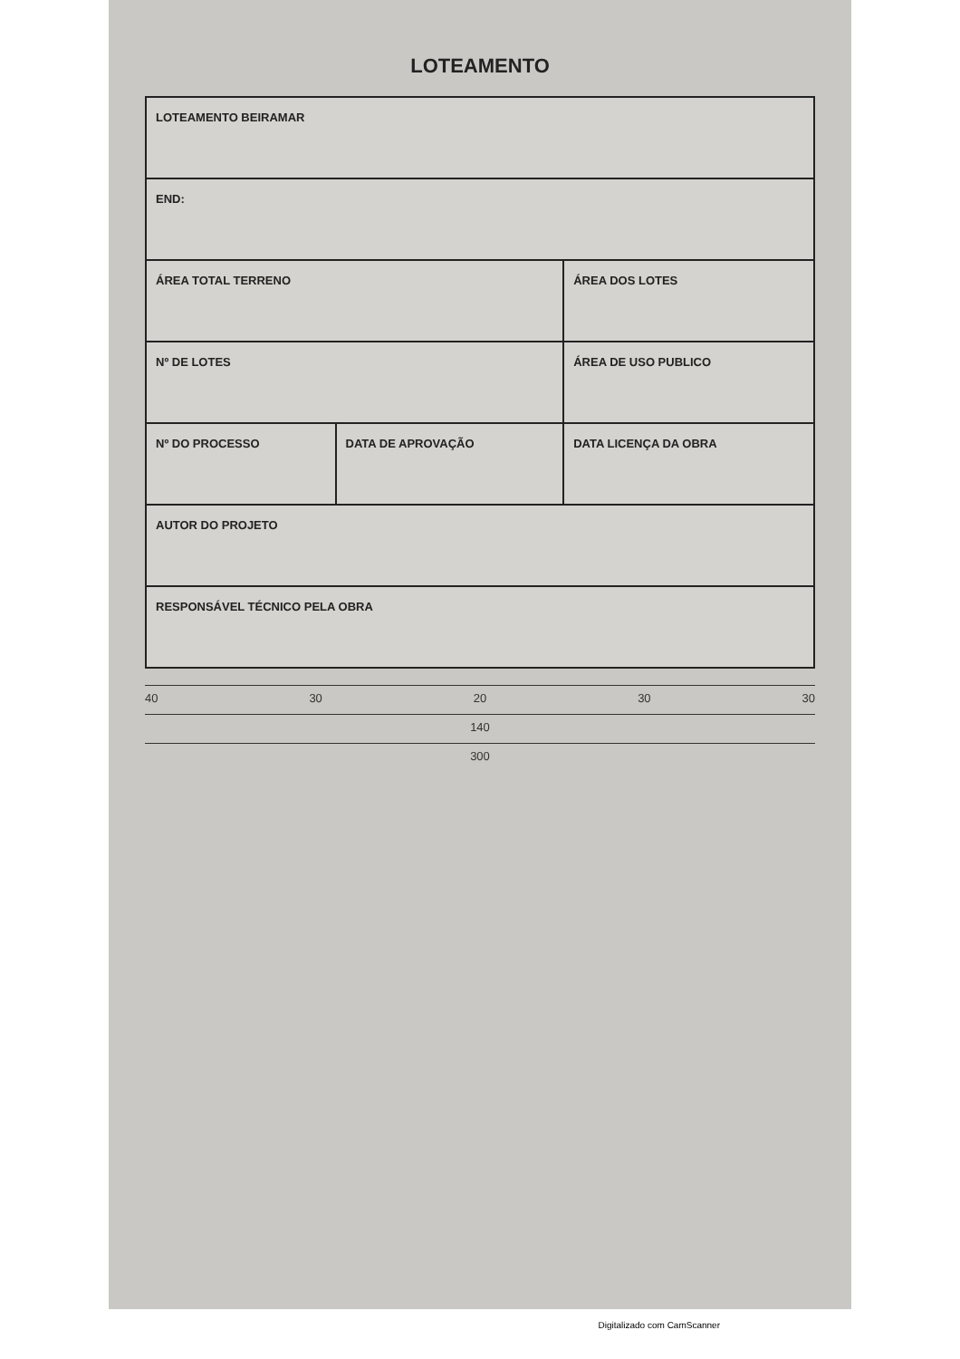LOTEAMENTO
| LOTEAMENTO BEIRAMAR | | |
| END: | | |
| ÁREA TOTAL TERRENO | | ÁREA DOS LOTES |
| Nº DE LOTES | | ÁREA DE USO PUBLICO |
| Nº DO PROCESSO | DATA DE APROVAÇÃO | DATA LICENÇA DA OBRA |
| AUTOR DO PROJETO | | |
| RESPONSÁVEL TÉCNICO PELA OBRA | | |
40 30 20 30 30
140
300
Digitalizado com CamScanner